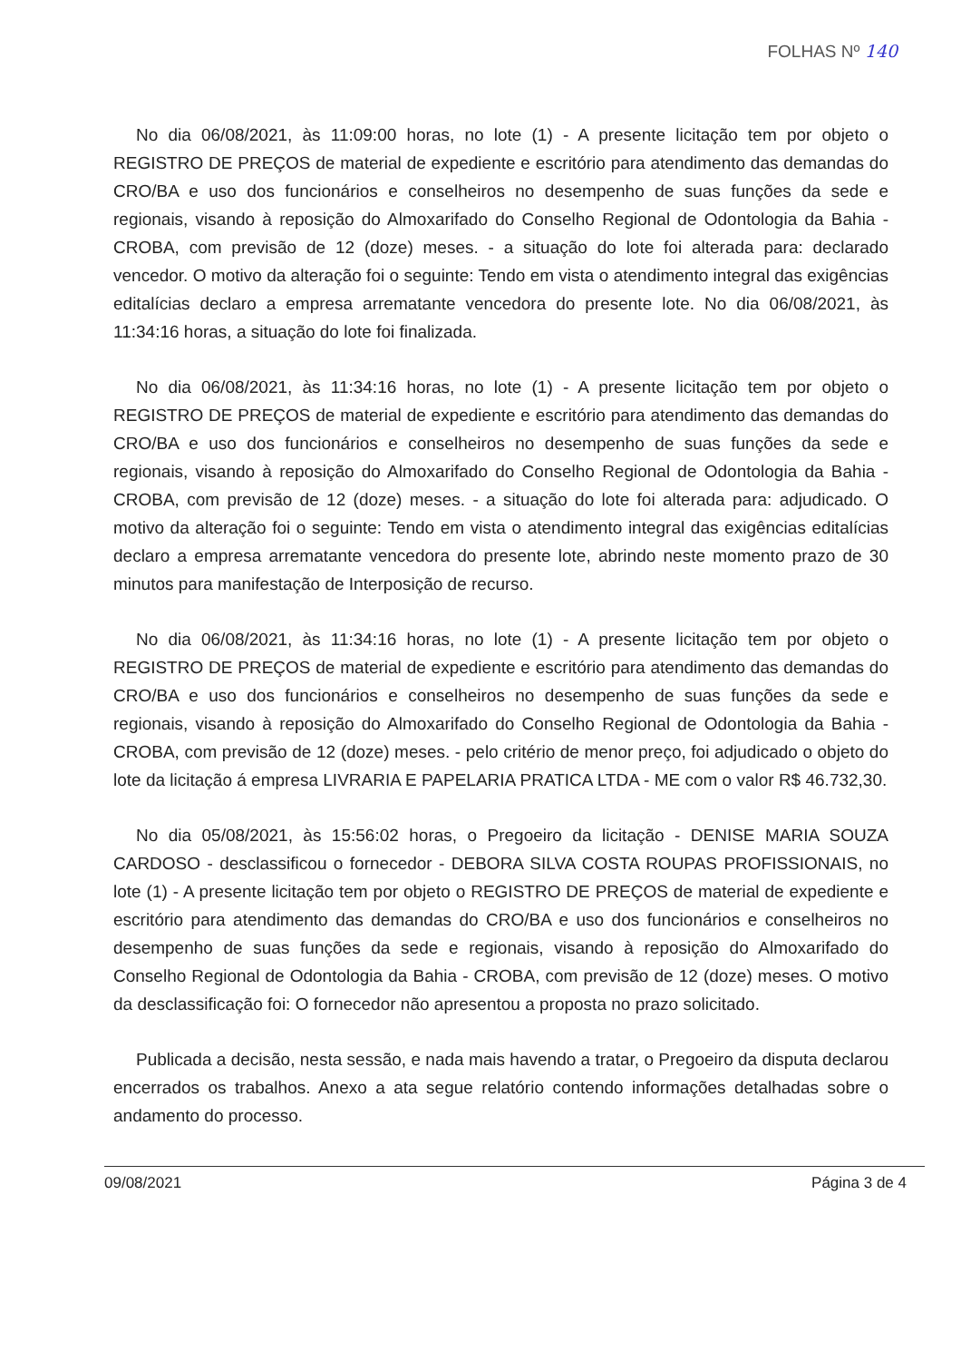FOLHAS Nº 140
No dia 06/08/2021, às 11:09:00 horas, no lote (1) - A presente licitação tem por objeto o REGISTRO DE PREÇOS de material de expediente e escritório para atendimento das demandas do CRO/BA e uso dos funcionários e conselheiros no desempenho de suas funções da sede e regionais, visando à reposição do Almoxarifado do Conselho Regional de Odontologia da Bahia - CROBA, com previsão de 12 (doze) meses. - a situação do lote foi alterada para: declarado vencedor. O motivo da alteração foi o seguinte: Tendo em vista o atendimento integral das exigências editalícias declaro a empresa arrematante vencedora do presente lote. No dia 06/08/2021, às 11:34:16 horas, a situação do lote foi finalizada.
No dia 06/08/2021, às 11:34:16 horas, no lote (1) - A presente licitação tem por objeto o REGISTRO DE PREÇOS de material de expediente e escritório para atendimento das demandas do CRO/BA e uso dos funcionários e conselheiros no desempenho de suas funções da sede e regionais, visando à reposição do Almoxarifado do Conselho Regional de Odontologia da Bahia - CROBA, com previsão de 12 (doze) meses. - a situação do lote foi alterada para: adjudicado. O motivo da alteração foi o seguinte: Tendo em vista o atendimento integral das exigências editalícias declaro a empresa arrematante vencedora do presente lote, abrindo neste momento prazo de 30 minutos para manifestação de Interposição de recurso.
No dia 06/08/2021, às 11:34:16 horas, no lote (1) - A presente licitação tem por objeto o REGISTRO DE PREÇOS de material de expediente e escritório para atendimento das demandas do CRO/BA e uso dos funcionários e conselheiros no desempenho de suas funções da sede e regionais, visando à reposição do Almoxarifado do Conselho Regional de Odontologia da Bahia - CROBA, com previsão de 12 (doze) meses. - pelo critério de menor preço, foi adjudicado o objeto do lote da licitação á empresa LIVRARIA E PAPELARIA PRATICA LTDA - ME com o valor R$ 46.732,30.
No dia 05/08/2021, às 15:56:02 horas, o Pregoeiro da licitação - DENISE MARIA SOUZA CARDOSO - desclassificou o fornecedor - DEBORA SILVA COSTA ROUPAS PROFISSIONAIS, no lote (1) - A presente licitação tem por objeto o REGISTRO DE PREÇOS de material de expediente e escritório para atendimento das demandas do CRO/BA e uso dos funcionários e conselheiros no desempenho de suas funções da sede e regionais, visando à reposição do Almoxarifado do Conselho Regional de Odontologia da Bahia - CROBA, com previsão de 12 (doze) meses. O motivo da desclassificação foi: O fornecedor não apresentou a proposta no prazo solicitado.
Publicada a decisão, nesta sessão, e nada mais havendo a tratar, o Pregoeiro da disputa declarou encerrados os trabalhos. Anexo a ata segue relatório contendo informações detalhadas sobre o andamento do processo.
09/08/2021 Página 3 de 4